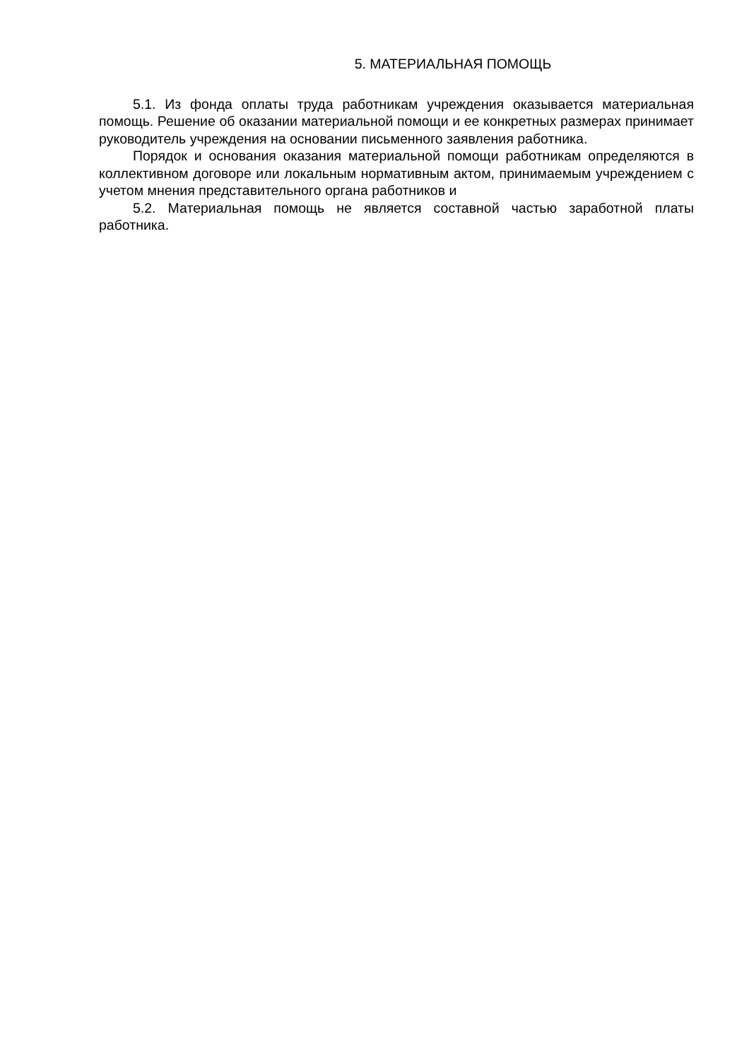5. МАТЕРИАЛЬНАЯ ПОМОЩЬ
5.1. Из фонда оплаты труда работникам учреждения оказывается материальная помощь. Решение об оказании материальной помощи и ее конкретных размерах принимает руководитель учреждения на основании письменного заявления работника.
Порядок и основания оказания материальной помощи работникам определяются в коллективном договоре или локальным нормативным актом, принимаемым учреждением с учетом мнения представительного органа работников и
5.2. Материальная помощь не является составной частью заработной платы работника.